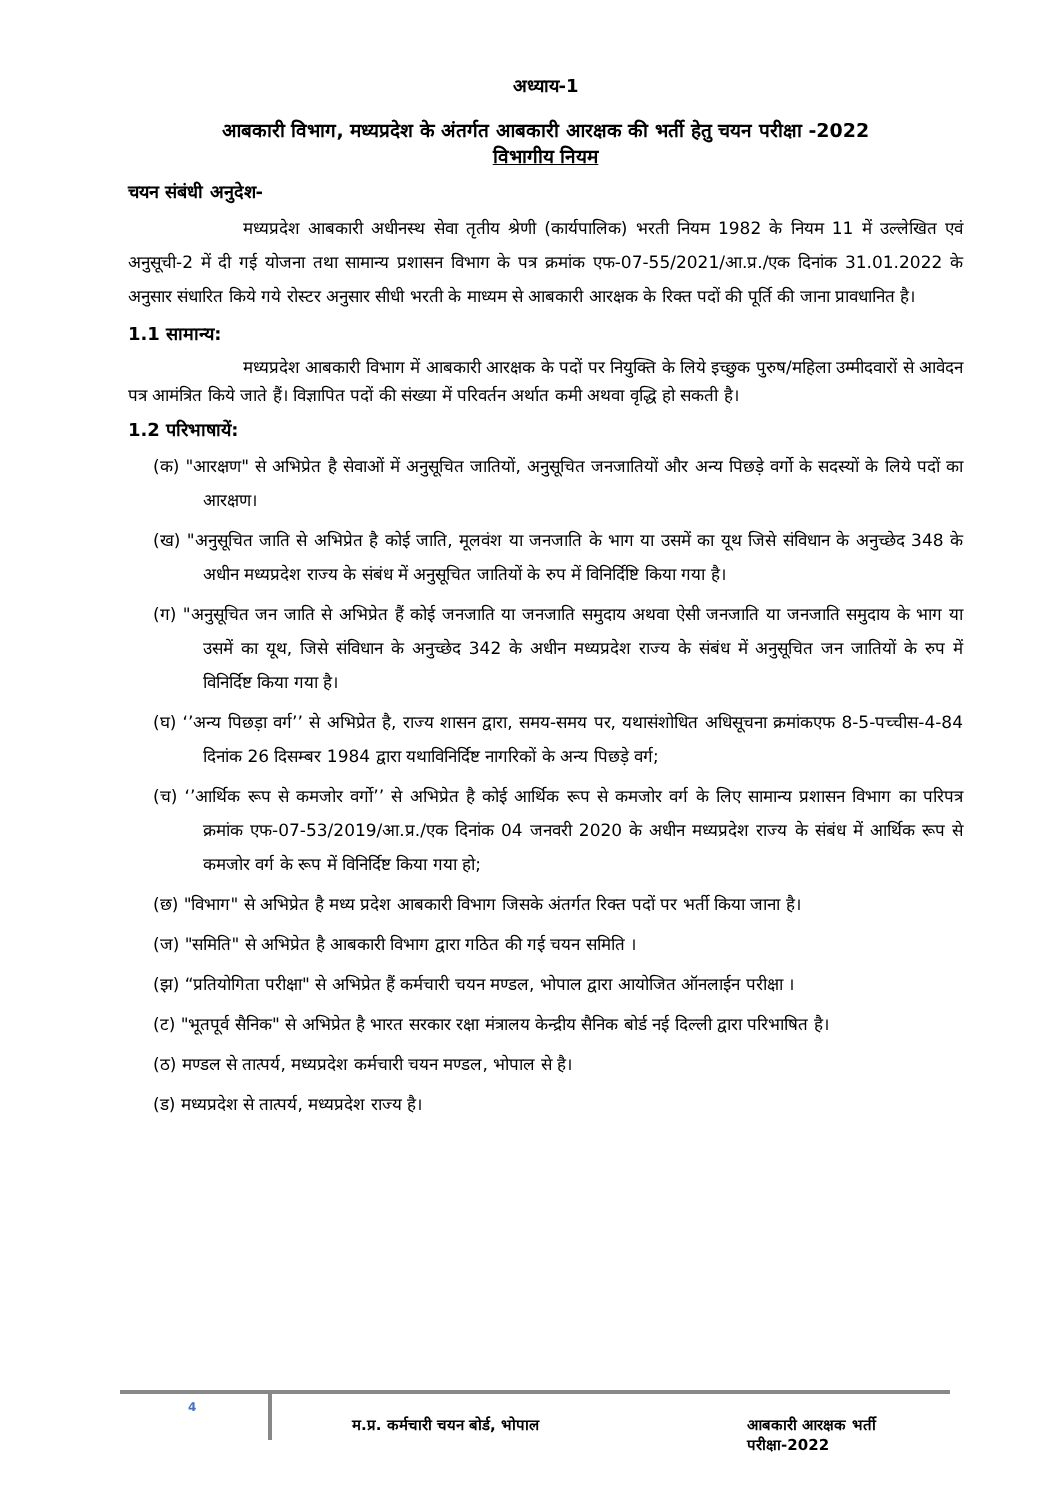अध्याय-1
आबकारी विभाग, मध्यप्रदेश के अंतर्गत आबकारी आरक्षक की भर्ती हेतु चयन परीक्षा -2022
विभागीय नियम
चयन संबंधी अनुदेश-
मध्यप्रदेश आबकारी अधीनस्थ सेवा तृतीय श्रेणी (कार्यपालिक) भरती नियम 1982 के नियम 11 में उल्लेखित एवं अनुसूची-2 में दी गई योजना तथा सामान्य प्रशासन विभाग के पत्र क्रमांक एफ-07-55/2021/आ.प्र./एक दिनांक 31.01.2022 के अनुसार संधारित किये गये रोस्टर अनुसार सीधी भरती के माध्यम से आबकारी आरक्षक के रिक्त पदों की पूर्ति की जाना प्रावधानित है।
1.1 सामान्य:
मध्यप्रदेश आबकारी विभाग में आबकारी आरक्षक के पदों पर नियुक्ति के लिये इच्छुक पुरुष/महिला उम्मीदवारों से आवेदन पत्र आमंत्रित किये जाते हैं। विज्ञापित पदों की संख्या में परिवर्तन अर्थात कमी अथवा वृद्धि हो सकती है।
1.2 परिभाषायें:
(क) "आरक्षण" से अभिप्रेत है सेवाओं में अनुसूचित जातियों, अनुसूचित जनजातियों और अन्य पिछड़े वर्गो के सदस्यों के लिये पदों का आरक्षण।
(ख) "अनुसूचित जाति से अभिप्रेत है कोई जाति, मूलवंश या जनजाति के भाग या उसमें का यूथ जिसे संविधान के अनुच्छेद 348 के अधीन मध्यप्रदेश राज्य के संबंध में अनुसूचित जातियों के रुप में विनिर्दिष्टि किया गया है।
(ग) "अनुसूचित जन जाति से अभिप्रेत हैं कोई जनजाति या जनजाति समुदाय अथवा ऐसी जनजाति या जनजाति समुदाय के भाग या उसमें का यूथ, जिसे संविधान के अनुच्छेद 342 के अधीन मध्यप्रदेश राज्य के संबंध में अनुसूचित जन जातियों के रुप में विनिर्दिष्ट किया गया है।
(घ) ‘’अन्य पिछड़ा वर्ग’’ से अभिप्रेत है, राज्य शासन द्वारा, समय-समय पर, यथासंशोधित अधिसूचना क्रमांकएफ 8-5-पच्चीस-4-84 दिनांक 26 दिसम्बर 1984 द्वारा यथाविनिर्दिष्ट नागरिकों के अन्य पिछड़े वर्ग;
(च) ‘’आर्थिक रूप से कमजोर वर्गो’’ से अभिप्रेत है कोई आर्थिक रूप से कमजोर वर्ग के लिए सामान्य प्रशासन विभाग का परिपत्र क्रमांक एफ-07-53/2019/आ.प्र./एक दिनांक 04 जनवरी 2020 के अधीन मध्यप्रदेश राज्य के संबंध में आर्थिक रूप से कमजोर वर्ग के रूप में विनिर्दिष्ट किया गया हो;
(छ) "विभाग" से अभिप्रेत है मध्य प्रदेश आबकारी विभाग जिसके अंतर्गत रिक्त पदों पर भर्ती किया जाना है।
(ज) "समिति" से अभिप्रेत है आबकारी विभाग द्वारा गठित की गई चयन समिति ।
(झ) “प्रतियोगिता परीक्षा" से अभिप्रेत हैं कर्मचारी चयन मण्डल, भोपाल द्वारा आयोजित ऑनलाईन परीक्षा ।
(ट) "भूतपूर्व सैनिक" से अभिप्रेत है भारत सरकार रक्षा मंत्रालय केन्द्रीय सैनिक बोर्ड नई दिल्ली द्वारा परिभाषित है।
(ठ) मण्डल से तात्पर्य, मध्यप्रदेश कर्मचारी चयन मण्डल, भोपाल से है।
(ड) मध्यप्रदेश से तात्पर्य, मध्यप्रदेश राज्य है।
4
म.प्र. कर्मचारी चयन बोर्ड, भोपाल आबकारी आरक्षक भर्ती परीक्षा-2022